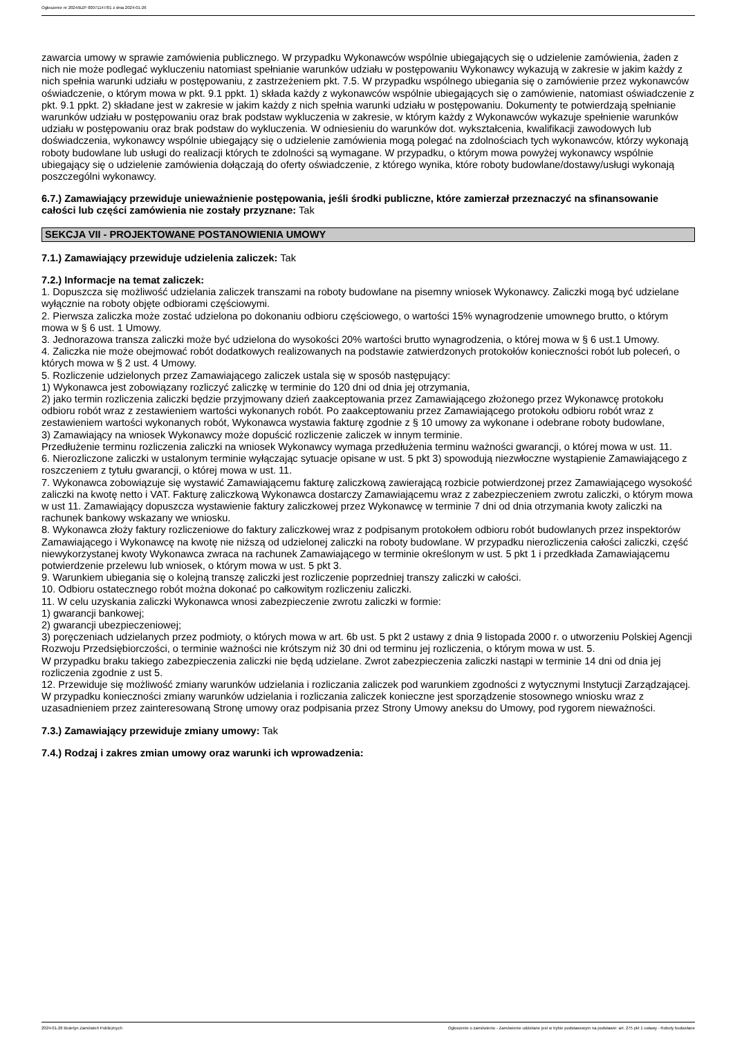Ogłoszenie nr 2024/BZP 00071147/01 z dnia 2024-01-26
zawarcia umowy w sprawie zamówienia publicznego. W przypadku Wykonawców wspólnie ubiegających się o udzielenie zamówienia, żaden z nich nie może podlegać wykluczeniu natomiast spełnianie warunków udziału w postępowaniu Wykonawcy wykazują w zakresie w jakim każdy z nich spełnia warunki udziału w postępowaniu, z zastrzeżeniem pkt. 7.5. W przypadku wspólnego ubiegania się o zamówienie przez wykonawców oświadczenie, o którym mowa w pkt. 9.1 ppkt. 1) składa każdy z wykonawców wspólnie ubiegających się o zamówienie, natomiast oświadczenie z pkt. 9.1 ppkt. 2) składane jest w zakresie w jakim każdy z nich spełnia warunki udziału w postępowaniu. Dokumenty te potwierdzają spełnianie warunków udziału w postępowaniu oraz brak podstaw wykluczenia w zakresie, w którym każdy z Wykonawców wykazuje spełnienie warunków udziału w postępowaniu oraz brak podstaw do wykluczenia. W odniesieniu do warunków dot. wykształcenia, kwalifikacji zawodowych lub doświadczenia, wykonawcy wspólnie ubiegający się o udzielenie zamówienia mogą polegać na zdolnościach tych wykonawców, którzy wykonają roboty budowlane lub usługi do realizacji których te zdolności są wymagane. W przypadku, o którym mowa powyżej wykonawcy wspólnie ubiegający się o udzielenie zamówienia dołączają do oferty oświadczenie, z którego wynika, które roboty budowlane/dostawy/usługi wykonają poszczególni wykonawcy.
6.7.) Zamawiający przewiduje unieważnienie postępowania, jeśli środki publiczne, które zamierzał przeznaczyć na sfinansowanie całości lub części zamówienia nie zostały przyznane: Tak
SEKCJA VII - PROJEKTOWANE POSTANOWIENIA UMOWY
7.1.) Zamawiający przewiduje udzielenia zaliczek: Tak
7.2.) Informacje na temat zaliczek:
1. Dopuszcza się możliwość udzielania zaliczek transzami na roboty budowlane na pisemny wniosek Wykonawcy. Zaliczki mogą być udzielane wyłącznie na roboty objęte odbiorami częściowymi.
2. Pierwsza zaliczka może zostać udzielona po dokonaniu odbioru częściowego, o wartości 15% wynagrodzenie umownego brutto, o którym mowa w § 6 ust. 1 Umowy.
3. Jednorazowa transza zaliczki może być udzielona do wysokości 20% wartości brutto wynagrodzenia, o której mowa w § 6 ust.1 Umowy.
4. Zaliczka nie może obejmować robót dodatkowych realizowanych na podstawie zatwierdzonych protokołów konieczności robót lub poleceń, o których mowa w § 2 ust. 4 Umowy.
5. Rozliczenie udzielonych przez Zamawiającego zaliczek ustala się w sposób następujący:
1) Wykonawca jest zobowiązany rozliczyć zaliczkę w terminie do 120 dni od dnia jej otrzymania,
2) jako termin rozliczenia zaliczki będzie przyjmowany dzień zaakceptowania przez Zamawiającego złożonego przez Wykonawcę protokołu odbioru robót wraz z zestawieniem wartości wykonanych robót. Po zaakceptowaniu przez Zamawiającego protokołu odbioru robót wraz z zestawieniem wartości wykonanych robót, Wykonawca wystawia fakturę zgodnie z § 10 umowy za wykonane i odebrane roboty budowlane,
3) Zamawiający na wniosek Wykonawcy może dopuścić rozliczenie zaliczek w innym terminie.
Przedłużenie terminu rozliczenia zaliczki na wniosek Wykonawcy wymaga przedłużenia terminu ważności gwarancji, o której mowa w ust. 11.
6. Nierozliczone zaliczki w ustalonym terminie wyłączając sytuacje opisane w ust. 5 pkt 3) spowodują niezwłoczne wystąpienie Zamawiającego z roszczeniem z tytułu gwarancji, o której mowa w ust. 11.
7. Wykonawca zobowiązuje się wystawić Zamawiającemu fakturę zaliczkową zawierającą rozbicie potwierdzonej przez Zamawiającego wysokość zaliczki na kwotę netto i VAT. Fakturę zaliczkową Wykonawca dostarczy Zamawiającemu wraz z zabezpieczeniem zwrotu zaliczki, o którym mowa w ust 11. Zamawiający dopuszcza wystawienie faktury zaliczkowej przez Wykonawcę w terminie 7 dni od dnia otrzymania kwoty zaliczki na rachunek bankowy wskazany we wniosku.
8. Wykonawca złoży faktury rozliczeniowe do faktury zaliczkowej wraz z podpisanym protokołem odbioru robót budowlanych przez inspektorów Zamawiającego i Wykonawcę na kwotę nie niższą od udzielonej zaliczki na roboty budowlane. W przypadku nierozliczenia całości zaliczki, część niewykorzystanej kwoty Wykonawca zwraca na rachunek Zamawiającego w terminie określonym w ust. 5 pkt 1 i przedkłada Zamawiającemu potwierdzenie przelewu lub wniosek, o którym mowa w ust. 5 pkt 3.
9. Warunkiem ubiegania się o kolejną transzę zaliczki jest rozliczenie poprzedniej transzy zaliczki w całości.
10. Odbioru ostatecznego robót można dokonać po całkowitym rozliczeniu zaliczki.
11. W celu uzyskania zaliczki Wykonawca wnosi zabezpieczenie zwrotu zaliczki w formie:
1) gwarancji bankowej;
2) gwarancji ubezpieczeniowej;
3) poręczeniach udzielanych przez podmioty, o których mowa w art. 6b ust. 5 pkt 2 ustawy z dnia 9 listopada 2000 r. o utworzeniu Polskiej Agencji Rozwoju Przedsiębiorczości, o terminie ważności nie krótszym niż 30 dni od terminu jej rozliczenia, o którym mowa w ust. 5.
W przypadku braku takiego zabezpieczenia zaliczki nie będą udzielane. Zwrot zabezpieczenia zaliczki nastąpi w terminie 14 dni od dnia jej rozliczenia zgodnie z ust 5.
12. Przewiduje się możliwość zmiany warunków udzielania i rozliczania zaliczek pod warunkiem zgodności z wytycznymi Instytucji Zarządzającej. W przypadku konieczności zmiany warunków udzielania i rozliczania zaliczek konieczne jest sporządzenie stosownego wniosku wraz z uzasadnieniem przez zainteresowaną Stronę umowy oraz podpisania przez Strony Umowy aneksu do Umowy, pod rygorem nieważności.
7.3.) Zamawiający przewiduje zmiany umowy: Tak
7.4.) Rodzaj i zakres zmian umowy oraz warunki ich wprowadzenia:
2024-01-26 Biuletyn Zamówień Publicznych Ogłoszenie o zamówieniu - Zamówienie udzielane jest w trybie podstawowym na podstawie: art. 275 pkt 1 ustawy - Roboty budowlane